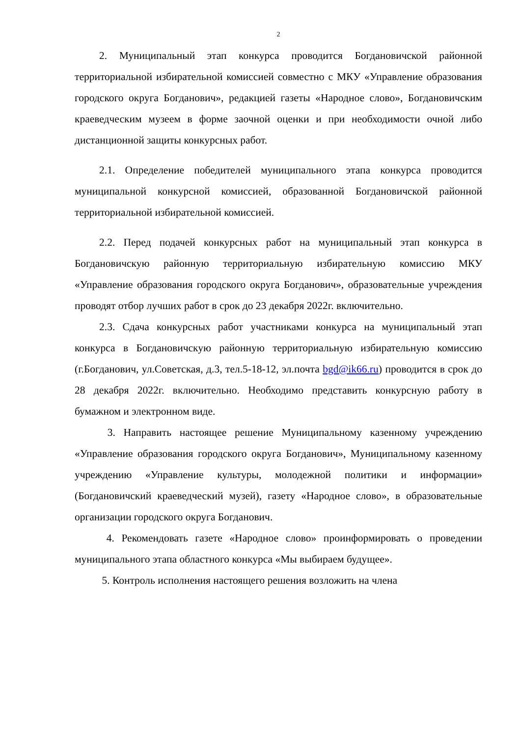2
2. Муниципальный этап конкурса проводится Богдановичской районной территориальной избирательной комиссией совместно с МКУ «Управление образования городского округа Богданович», редакцией газеты «Народное слово», Богдановичским краеведческим музеем в форме заочной оценки и при необходимости очной либо дистанционной защиты конкурсных работ.
2.1. Определение победителей муниципального этапа конкурса проводится муниципальной конкурсной комиссией, образованной Богдановичской районной территориальной избирательной комиссией.
2.2. Перед подачей конкурсных работ на муниципальный этап конкурса в Богдановичскую районную территориальную избирательную комиссию МКУ «Управление образования городского округа Богданович», образовательные учреждения проводят отбор лучших работ в срок до 23 декабря 2022г. включительно.
2.3. Сдача конкурсных работ участниками конкурса на муниципальный этап конкурса в Богдановичскую районную территориальную избирательную комиссию (г.Богданович, ул.Советская, д.3, тел.5-18-12, эл.почта bgd@ik66.ru) проводится в срок до 28 декабря 2022г. включительно. Необходимо представить конкурсную работу в бумажном и электронном виде.
3. Направить настоящее решение Муниципальному казенному учреждению «Управление образования городского округа Богданович», Муниципальному казенному учреждению «Управление культуры, молодежной политики и информации» (Богдановичский краеведческий музей), газету «Народное слово», в образовательные организации городского округа Богданович.
4. Рекомендовать газете «Народное слово» проинформировать о проведении муниципального этапа областного конкурса «Мы выбираем будущее».
5. Контроль исполнения настоящего решения возложить на члена